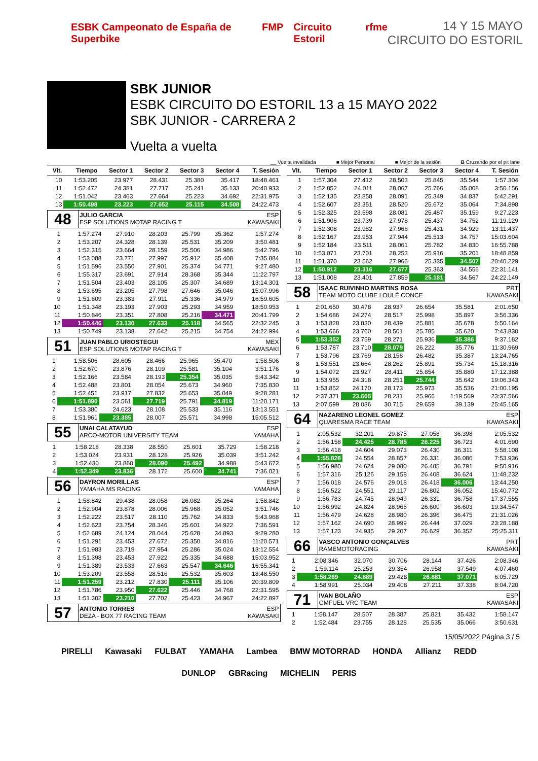ESBK Campeonato de España de Superbike FMP Circuito Estoril rfme
14 Y 15 MAYO
CIRCUITO DO ESTORIL
SBK JUNIOR
ESBK CIRCUITO DO ESTORIL 13 a 15 MAYO 2022
SBK JUNIOR - CARRERA 2
Vuelta a vuelta
__ Vuelta invalidada ■ Mejor Personal ■ Mejor de la sesión B Cruzando por el pit lane
| Vlt. | Tiempo | Sector 1 | Sector 2 | Sector 3 | Sector 4 | T. Sesión |
| --- | --- | --- | --- | --- | --- | --- |
| 10 | 1:53.205 | 23.977 | 28.431 | 25.380 | 35.417 | 18:48.461 |
| 11 | 1:52.472 | 24.381 | 27.717 | 25.241 | 35.133 | 20:40.933 |
| 12 | 1:51.042 | 23.463 | 27.664 | 25.223 | 34.692 | 22:31.975 |
| 13 | 1:50.498 | 23.223 | 27.652 | 25.115 | 34.508 | 24:22.473 |
48
JULIO GARCIA ESP
ESP SOLUTIONS MOTAP RACING T KAWASAKI
| 1 | 1:57.274 | 27.910 | 28.203 | 25.799 | 35.362 | 1:57.274 |
| 2 | 1:53.207 | 24.328 | 28.139 | 25.531 | 35.209 | 3:50.481 |
| 3 | 1:52.315 | 23.664 | 28.159 | 25.506 | 34.986 | 5:42.796 |
| 4 | 1:53.088 | 23.771 | 27.997 | 25.912 | 35.408 | 7:35.884 |
| 5 | 1:51.596 | 23.550 | 27.901 | 25.374 | 34.771 | 9:27.480 |
| 6 | 1:55.317 | 23.691 | 27.914 | 28.368 | 35.344 | 11:22.797 |
| 7 | 1:51.504 | 23.403 | 28.105 | 25.307 | 34.689 | 13:14.301 |
| 8 | 1:53.695 | 23.205 | 27.798 | 27.646 | 35.046 | 15:07.996 |
| 9 | 1:51.609 | 23.383 | 27.911 | 25.336 | 34.979 | 16:59.605 |
| 10 | 1:51.348 | 23.193 | 27.903 | 25.293 | 34.959 | 18:50.953 |
| 11 | 1:50.846 | 23.351 | 27.808 | 25.216 | 34.471 | 20:41.799 |
| 12 | 1:50.446 | 23.130 | 27.633 | 25.118 | 34.565 | 22:32.245 |
| 13 | 1:50.749 | 23.138 | 27.642 | 25.215 | 34.754 | 24:22.994 |
51
JUAN PABLO URIOSTEGUI MEX
ESP SOLUTIONS MOTAP RACING T KAWASAKI
| 1 | 1:58.506 | 28.605 | 28.466 | 25.965 | 35.470 | 1:58.506 |
| 2 | 1:52.670 | 23.876 | 28.109 | 25.581 | 35.104 | 3:51.176 |
| 3 | 1:52.166 | 23.584 | 28.193 | 25.354 | 35.035 | 5:43.342 |
| 4 | 1:52.488 | 23.801 | 28.054 | 25.673 | 34.960 | 7:35.830 |
| 5 | 1:52.451 | 23.917 | 27.832 | 25.653 | 35.049 | 9:28.281 |
| 6 | 1:51.890 | 23.561 | 27.719 | 25.791 | 34.819 | 11:20.171 |
| 7 | 1:53.380 | 24.623 | 28.108 | 25.533 | 35.116 | 13:13.551 |
| 8 | 1:51.961 | 23.385 | 28.007 | 25.571 | 34.998 | 15:05.512 |
55
UNAI CALATAYUD ESP
ARCO-MOTOR UNIVERSITY TEAM YAMAHA
| 1 | 1:58.218 | 28.338 | 28.550 | 25.601 | 35.729 | 1:58.218 |
| 2 | 1:53.024 | 23.931 | 28.128 | 25.926 | 35.039 | 3:51.242 |
| 3 | 1:52.430 | 23.860 | 28.090 | 25.492 | 34.988 | 5:43.672 |
| 4 | 1:52.349 | 23.836 | 28.172 | 25.600 | 34.741 | 7:36.021 |
56
DAYRON MORILLAS ESP
YAMAHA MS RACING YAMAHA
| 1 | 1:58.842 | 29.438 | 28.058 | 26.082 | 35.264 | 1:58.842 |
| 2 | 1:52.904 | 23.878 | 28.006 | 25.968 | 35.052 | 3:51.746 |
| 3 | 1:52.222 | 23.517 | 28.110 | 25.762 | 34.833 | 5:43.968 |
| 4 | 1:52.623 | 23.754 | 28.346 | 25.601 | 34.922 | 7:36.591 |
| 5 | 1:52.689 | 24.124 | 28.044 | 25.628 | 34.893 | 9:29.280 |
| 6 | 1:51.291 | 23.453 | 27.672 | 25.350 | 34.816 | 11:20.571 |
| 7 | 1:51.983 | 23.719 | 27.954 | 25.286 | 35.024 | 13:12.554 |
| 8 | 1:51.398 | 23.453 | 27.922 | 25.335 | 34.688 | 15:03.952 |
| 9 | 1:51.389 | 23.533 | 27.663 | 25.547 | 34.646 | 16:55.341 |
| 10 | 1:53.209 | 23.558 | 28.516 | 25.532 | 35.603 | 18:48.550 |
| 11 | 1:51.259 | 23.212 | 27.830 | 25.111 | 35.106 | 20:39.809 |
| 12 | 1:51.786 | 23.950 | 27.622 | 25.446 | 34.768 | 22:31.595 |
| 13 | 1:51.302 | 23.210 | 27.702 | 25.423 | 34.967 | 24:22.897 |
57
ANTONIO TORRES ESP
DEZA - BOX 77 RACING TEAM KAWASAKI
| Vlt. | Tiempo | Sector 1 | Sector 2 | Sector 3 | Sector 4 | T. Sesión |
| --- | --- | --- | --- | --- | --- | --- |
| 1 | 1:57.304 | 27.412 | 28.503 | 25.845 | 35.544 | 1:57.304 |
| 2 | 1:52.852 | 24.011 | 28.067 | 25.766 | 35.008 | 3:50.156 |
| 3 | 1:52.135 | 23.858 | 28.091 | 25.349 | 34.837 | 5:42.291 |
| 4 | 1:52.607 | 23.351 | 28.520 | 25.672 | 35.064 | 7:34.898 |
| 5 | 1:52.325 | 23.598 | 28.081 | 25.487 | 35.159 | 9:27.223 |
| 6 | 1:51.906 | 23.739 | 27.978 | 25.437 | 34.752 | 11:19.129 |
| 7 | 1:52.308 | 23.982 | 27.966 | 25.431 | 34.929 | 13:11.437 |
| 8 | 1:52.167 | 23.953 | 27.944 | 25.513 | 34.757 | 15:03.604 |
| 9 | 1:52.184 | 23.511 | 28.061 | 25.782 | 34.830 | 16:55.788 |
| 10 | 1:53.071 | 23.701 | 28.253 | 25.916 | 35.201 | 18:48.859 |
| 11 | 1:51.370 | 23.562 | 27.966 | 25.335 | 34.507 | 20:40.229 |
| 12 | 1:50.912 | 23.316 | 27.677 | 25.363 | 34.556 | 22:31.141 |
| 13 | 1:51.008 | 23.401 | 27.859 | 25.181 | 34.567 | 24:22.149 |
58
ISAAC RUIVINHO MARTINS ROSA PRT
TEAM MOTO CLUBE LOULÉ CONCE KAWASAKI
| 1 | 2:01.650 | 30.478 | 28.937 | 26.654 | 35.581 | 2:01.650 |
| 2 | 1:54.686 | 24.274 | 28.517 | 25.998 | 35.897 | 3:56.336 |
| 3 | 1:53.828 | 23.830 | 28.439 | 25.881 | 35.678 | 5:50.164 |
| 4 | 1:53.666 | 23.760 | 28.501 | 25.785 | 35.620 | 7:43.830 |
| 5 | 1:53.352 | 23.759 | 28.271 | 25.936 | 35.386 | 9:37.182 |
| 6 | 1:53.787 | 23.710 | 28.079 | 26.222 | 35.776 | 11:30.969 |
| 7 | 1:53.796 | 23.769 | 28.158 | 26.482 | 35.387 | 13:24.765 |
| 8 | 1:53.551 | 23.664 | 28.262 | 25.891 | 35.734 | 15:18.316 |
| 9 | 1:54.072 | 23.927 | 28.411 | 25.854 | 35.880 | 17:12.388 |
| 10 | 1:53.955 | 24.318 | 28.251 | 25.744 | 35.642 | 19:06.343 |
| 11 | 1:53.852 | 24.170 | 28.173 | 25.973 | 35.536 | 21:00.195 |
| 12 | 2:37.371 | 23.605 | 28.231 | 25.966 | 1:19.569 | 23:37.566 |
| 13 | 2:07.599 | 28.086 | 30.715 | 29.659 | 39.139 | 25:45.165 |
64
NAZARENO LEONEL GOMEZ ESP
QUARESMA RACE TEAM KAWASAKI
| 1 | 2:05.532 | 32.201 | 29.875 | 27.058 | 36.398 | 2:05.532 |
| 2 | 1:56.158 | 24.425 | 28.785 | 26.225 | 36.723 | 4:01.690 |
| 3 | 1:56.418 | 24.604 | 29.073 | 26.430 | 36.311 | 5:58.108 |
| 4 | 1:55.828 | 24.554 | 28.857 | 26.331 | 36.086 | 7:53.936 |
| 5 | 1:56.980 | 24.624 | 29.080 | 26.485 | 36.791 | 9:50.916 |
| 6 | 1:57.316 | 25.126 | 29.158 | 26.408 | 36.624 | 11:48.232 |
| 7 | 1:56.018 | 24.576 | 29.018 | 26.418 | 36.006 | 13:44.250 |
| 8 | 1:56.522 | 24.551 | 29.117 | 26.802 | 36.052 | 15:40.772 |
| 9 | 1:56.783 | 24.745 | 28.949 | 26.331 | 36.758 | 17:37.555 |
| 10 | 1:56.992 | 24.824 | 28.965 | 26.600 | 36.603 | 19:34.547 |
| 11 | 1:56.479 | 24.628 | 28.980 | 26.396 | 36.475 | 21:31.026 |
| 12 | 1:57.162 | 24.690 | 28.999 | 26.444 | 37.029 | 23:28.188 |
| 13 | 1:57.123 | 24.935 | 29.207 | 26.629 | 36.352 | 25:25.311 |
66
VASCO ANTONIO GONÇALVES PRT
RAMEMOTORACING KAWASAKI
| 1 | 2:08.346 | 32.070 | 30.706 | 28.144 | 37.426 | 2:08.346 |
| 2 | 1:59.114 | 25.253 | 29.354 | 26.958 | 37.549 | 4:07.460 |
| 3 | 1:58.269 | 24.889 | 29.428 | 26.881 | 37.071 | 6:05.729 |
| 4 | 1:58.991 | 25.034 | 29.408 | 27.211 | 37.338 | 8:04.720 |
71
IVAN BOLAÑO ESP
GMFUEL VRC TEAM KAWASAKI
| 1 | 1:58.147 | 28.507 | 28.387 | 25.821 | 35.432 | 1:58.147 |
| 2 | 1:52.484 | 23.755 | 28.128 | 25.535 | 35.066 | 3:50.631 |
15/05/2022 Página 3 / 5
PIRELLI Kawasaki FULBAT YAMAHA Lambea BMW MOTORRAD HONDA Allianz REDD DUNLOP GBRacing MICHELIN PERIS